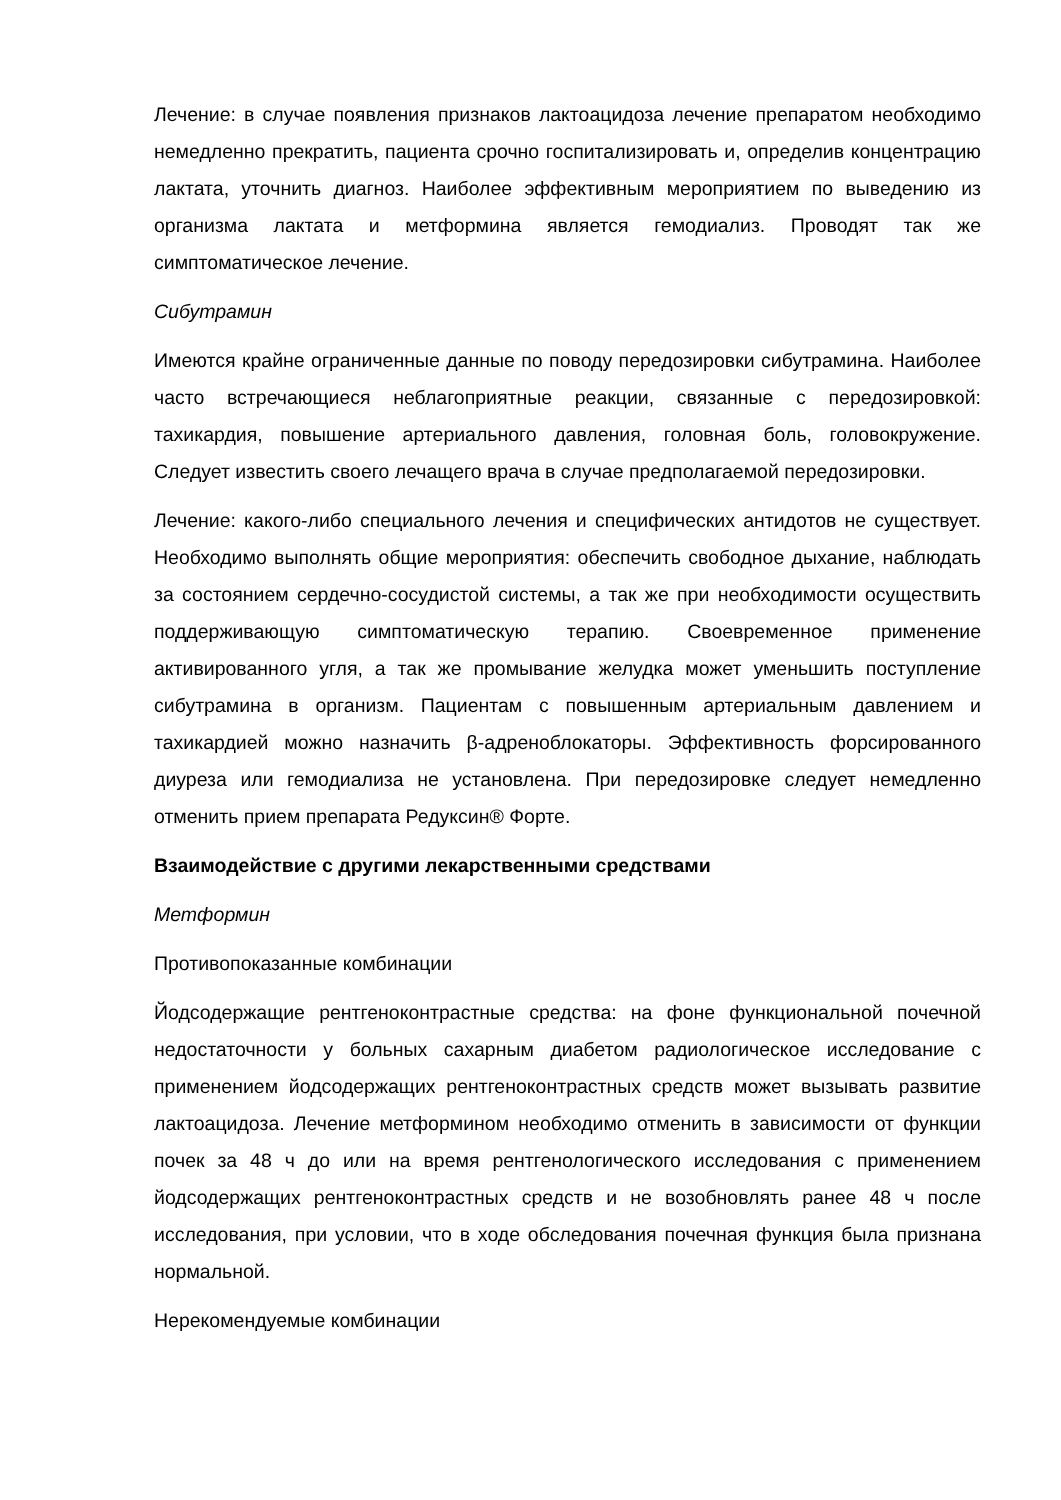Лечение: в случае появления признаков лактоацидоза лечение препаратом необходимо немедленно прекратить, пациента срочно госпитализировать и, определив концентрацию лактата, уточнить диагноз. Наиболее эффективным мероприятием по выведению из организма лактата и метформина является гемодиализ. Проводят так же симптоматическое лечение.
Сибутрамин
Имеются крайне ограниченные данные по поводу передозировки сибутрамина. Наиболее часто встречающиеся неблагоприятные реакции, связанные с передозировкой: тахикардия, повышение артериального давления, головная боль, головокружение. Следует известить своего лечащего врача в случае предполагаемой передозировки.
Лечение: какого-либо специального лечения и специфических антидотов не существует. Необходимо выполнять общие мероприятия: обеспечить свободное дыхание, наблюдать за состоянием сердечно-сосудистой системы, а так же при необходимости осуществить поддерживающую симптоматическую терапию. Своевременное применение активированного угля, а так же промывание желудка может уменьшить поступление сибутрамина в организм. Пациентам с повышенным артериальным давлением и тахикардией можно назначить β-адреноблокаторы. Эффективность форсированного диуреза или гемодиализа не установлена. При передозировке следует немедленно отменить прием препарата Редуксин® Форте.
Взаимодействие с другими лекарственными средствами
Метформин
Противопоказанные комбинации
Йодсодержащие рентгеноконтрастные средства: на фоне функциональной почечной недостаточности у больных сахарным диабетом радиологическое исследование с применением йодсодержащих рентгеноконтрастных средств может вызывать развитие лактоацидоза. Лечение метформином необходимо отменить в зависимости от функции почек за 48 ч до или на время рентгенологического исследования с применением йодсодержащих рентгеноконтрастных средств и не возобновлять ранее 48 ч после исследования, при условии, что в ходе обследования почечная функция была признана нормальной.
Нерекомендуемые комбинации